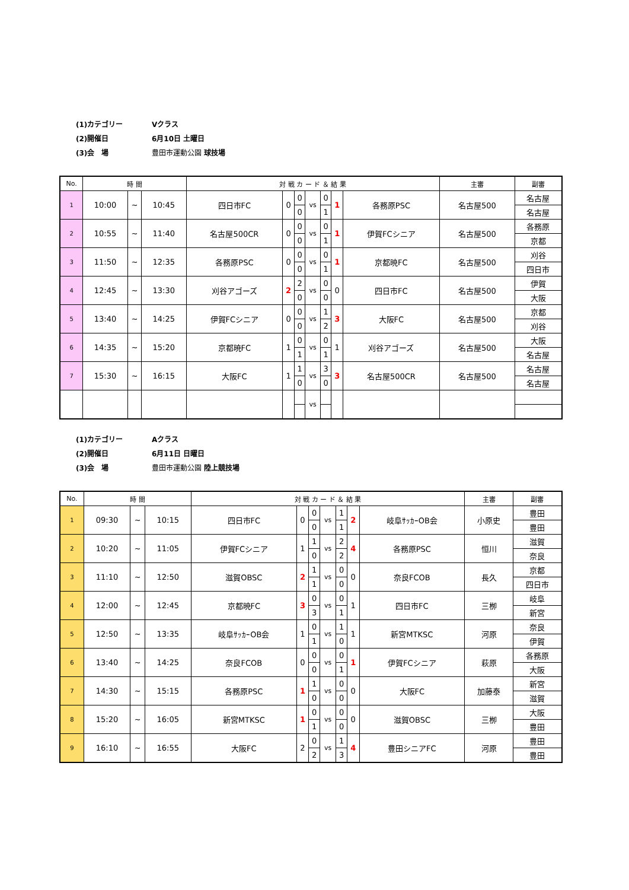(1)カテゴリー Vクラス
(2)開催日 6月10日 土曜日
(3)会　場 豊田市運動公園 球技場
| No. | 時 間 | | | 対 戦 カ ー ド ＆ 結 果 | | | | | | | 主審 | 副審 |
| --- | --- | --- | --- | --- | --- | --- | --- | --- | --- | --- | --- | --- |
| 1 | 10:00 | ~ | 10:45 | 四日市FC | 0 | 0 | vs | 0 | 1 | 各務原PSC | 名古屋500 | 名古屋 |
| | | | | | | 0 | | 1 | | | | 名古屋 |
| 2 | 10:55 | ~ | 11:40 | 名古屋500CR | 0 | 0 | vs | 0 | 1 | 伊賀FCシニア | 名古屋500 | 各務原 |
| | | | | | | 0 | | 1 | | | | 京都 |
| 3 | 11:50 | ~ | 12:35 | 各務原PSC | 0 | 0 | vs | 0 | 1 | 京都暁FC | 名古屋500 | 刈谷 |
| | | | | | | 0 | | 1 | | | | 四日市 |
| 4 | 12:45 | ~ | 13:30 | 刈谷アゴーズ | 2 | 2 | vs | 0 | 0 | 四日市FC | 名古屋500 | 伊賀 |
| | | | | | | 0 | | 0 | | | | 大阪 |
| 5 | 13:40 | ~ | 14:25 | 伊賀FCシニア | 0 | 0 | vs | 1 | 3 | 大阪FC | 名古屋500 | 京都 |
| | | | | | | 0 | | 2 | | | | 刈谷 |
| 6 | 14:35 | ~ | 15:20 | 京都暁FC | 1 | 0 | vs | 0 | 1 | 刈谷アゴーズ | 名古屋500 | 大阪 |
| | | | | | | 1 | | 1 | | | | 名古屋 |
| 7 | 15:30 | ~ | 16:15 | 大阪FC | 1 | 1 | vs | 3 | 3 | 名古屋500CR | 名古屋500 | 名古屋 |
| | | | | | | 0 | | 0 | | | | 名古屋 |
| | | | | | | | vs | | | | | |
(1)カテゴリー Aクラス
(2)開催日 6月11日 日曜日
(3)会　場 豊田市運動公園 陸上競技場
| No. | 時 間 | | | 対 戦 カ ー ド ＆ 結 果 | | | | | | | 主審 | 副審 |
| --- | --- | --- | --- | --- | --- | --- | --- | --- | --- | --- | --- | --- |
| 1 | 09:30 | ~ | 10:15 | 四日市FC | 0 | 0 | vs | 1 | 2 | 岐阜ｻｯｶｰOB会 | 小原史 | 豊田 |
| | | | | | | 0 | | 1 | | | | 豊田 |
| 2 | 10:20 | ~ | 11:05 | 伊賀FCシニア | 1 | 1 | vs | 2 | 4 | 各務原PSC | 恒川 | 滋賀 |
| | | | | | | 0 | | 2 | | | | 奈良 |
| 3 | 11:10 | ~ | 12:50 | 滋賀OBSC | 2 | 1 | vs | 0 | 0 | 奈良FCOB | 長久 | 京都 |
| | | | | | | 1 | | 0 | | | | 四日市 |
| 4 | 12:00 | ~ | 12:45 | 京都暁FC | 3 | 0 | vs | 0 | 1 | 四日市FC | 三栁 | 岐阜 |
| | | | | | | 3 | | 1 | | | | 新宮 |
| 5 | 12:50 | ~ | 13:35 | 岐阜ｻｯｶｰOB会 | 1 | 0 | vs | 1 | 1 | 新宮MTKSC | 河原 | 奈良 |
| | | | | | | 1 | | 0 | | | | 伊賀 |
| 6 | 13:40 | ~ | 14:25 | 奈良FCOB | 0 | 0 | vs | 0 | 1 | 伊賀FCシニア | 萩原 | 各務原 |
| | | | | | | 0 | | 1 | | | | 大阪 |
| 7 | 14:30 | ~ | 15:15 | 各務原PSC | 1 | 1 | vs | 0 | 0 | 大阪FC | 加藤泰 | 新宮 |
| | | | | | | 0 | | 0 | | | | 滋賀 |
| 8 | 15:20 | ~ | 16:05 | 新宮MTKSC | 1 | 0 | vs | 0 | 0 | 滋賀OBSC | 三栁 | 大阪 |
| | | | | | | 1 | | 0 | | | | 豊田 |
| 9 | 16:10 | ~ | 16:55 | 大阪FC | 2 | 0 | vs | 1 | 4 | 豊田シニアFC | 河原 | 豊田 |
| | | | | | | 2 | | 3 | | | | 豊田 |